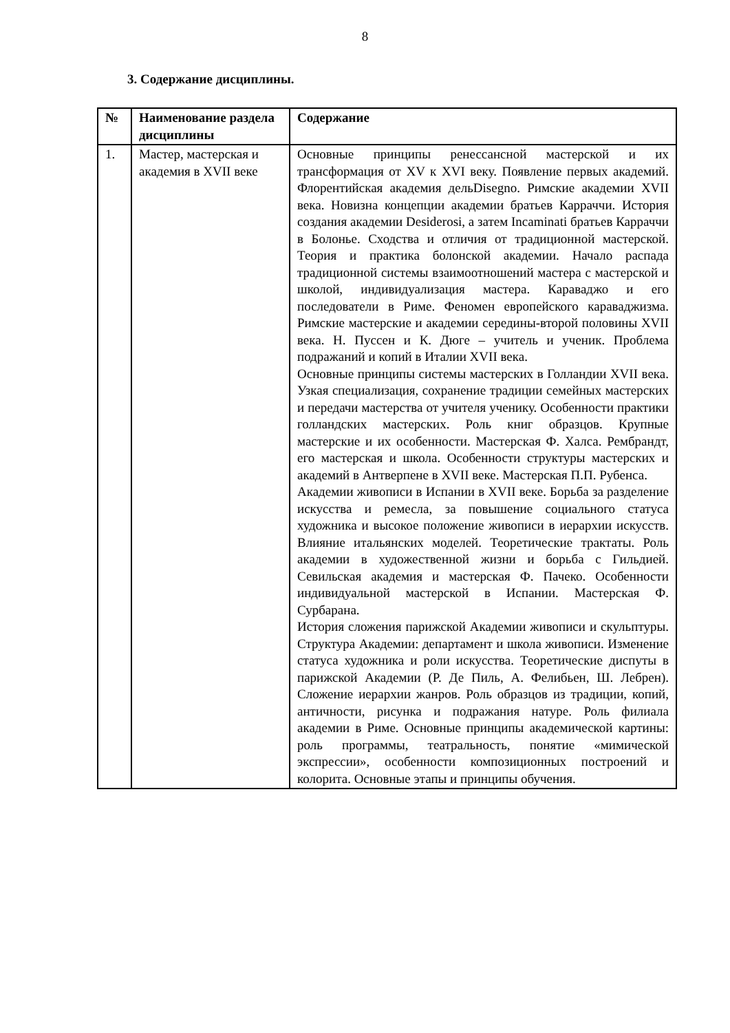8
3. Содержание дисциплины.
| № | Наименование раздела дисциплины | Содержание |
| --- | --- | --- |
| 1. | Мастер, мастерская и академия в XVII веке | Основные принципы ренессансной мастерской и их трансформация от XV к XVI веку. Появление первых академий. Флорентийская академия дельDisegno. Римские академии XVII века. Новизна концепции академии братьев Карраччи. История создания академии Desiderosi, а затем Incaminati братьев Карраччи в Болонье. Сходства и отличия от традиционной мастерской. Теория и практика болонской академии. Начало распада традиционной системы взаимоотношений мастера с мастерской и школой, индивидуализация мастера. Караваджо и его последователи в Риме. Феномен европейского караваджизма. Римские мастерские и академии середины-второй половины XVII века. Н. Пуссен и К. Дюге – учитель и ученик. Проблема подражаний и копий в Италии XVII века. Основные принципы системы мастерских в Голландии XVII века. Узкая специализация, сохранение традиции семейных мастерских и передачи мастерства от учителя ученику. Особенности практики голландских мастерских. Роль книг образцов. Крупные мастерские и их особенности. Мастерская Ф. Халса. Рембрандт, его мастерская и школа. Особенности структуры мастерских и академий в Антверпене в XVII веке. Мастерская П.П. Рубенса. Академии живописи в Испании в XVII веке. Борьба за разделение искусства и ремесла, за повышение социального статуса художника и высокое положение живописи в иерархии искусств. Влияние итальянских моделей. Теоретические трактаты. Роль академии в художественной жизни и борьба с Гильдией. Севильская академия и мастерская Ф. Пачеко. Особенности индивидуальной мастерской в Испании. Мастерская Ф. Сурбарана. История сложения парижской Академии живописи и скульптуры. Структура Академии: департамент и школа живописи. Изменение статуса художника и роли искусства. Теоретические диспуты в парижской Академии (Р. Де Пиль, А. Фелибьен, Ш. Лебрен). Сложение иерархии жанров. Роль образцов из традиции, копий, античности, рисунка и подражания натуре. Роль филиала академии в Риме. Основные принципы академической картины: роль программы, театральность, понятие «мимической экспрессии», особенности композиционных построений и колорита. Основные этапы и принципы обучения. |